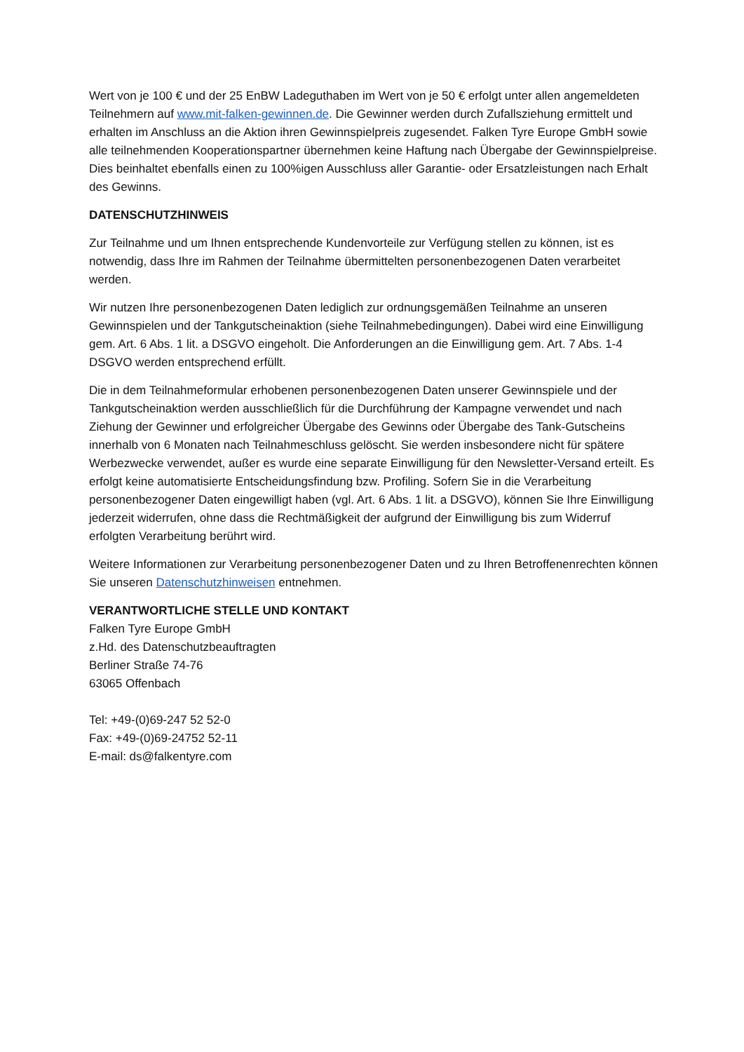Wert von je 100 € und der 25 EnBW Ladeguthaben im Wert von je 50 € erfolgt unter allen angemeldeten Teilnehmern auf www.mit-falken-gewinnen.de. Die Gewinner werden durch Zufallsziehung ermittelt und erhalten im Anschluss an die Aktion ihren Gewinnspielpreis zugesendet. Falken Tyre Europe GmbH sowie alle teilnehmenden Kooperationspartner übernehmen keine Haftung nach Übergabe der Gewinnspielpreise. Dies beinhaltet ebenfalls einen zu 100%igen Ausschluss aller Garantie- oder Ersatzleistungen nach Erhalt des Gewinns.
DATENSCHUTZHINWEIS
Zur Teilnahme und um Ihnen entsprechende Kundenvorteile zur Verfügung stellen zu können, ist es notwendig, dass Ihre im Rahmen der Teilnahme übermittelten personenbezogenen Daten verarbeitet werden.
Wir nutzen Ihre personenbezogenen Daten lediglich zur ordnungsgemäßen Teilnahme an unseren Gewinnspielen und der Tankgutscheinaktion (siehe Teilnahmebedingungen). Dabei wird eine Einwilligung gem. Art. 6 Abs. 1 lit. a DSGVO eingeholt. Die Anforderungen an die Einwilligung gem. Art. 7 Abs. 1-4 DSGVO werden entsprechend erfüllt.
Die in dem Teilnahmeformular erhobenen personenbezogenen Daten unserer Gewinnspiele und der Tankgutscheinaktion werden ausschließlich für die Durchführung der Kampagne verwendet und nach Ziehung der Gewinner und erfolgreicher Übergabe des Gewinns oder Übergabe des Tank-Gutscheins innerhalb von 6 Monaten nach Teilnahmeschluss gelöscht. Sie werden insbesondere nicht für spätere Werbezwecke verwendet, außer es wurde eine separate Einwilligung für den Newsletter-Versand erteilt. Es erfolgt keine automatisierte Entscheidungsfindung bzw. Profiling. Sofern Sie in die Verarbeitung personenbezogener Daten eingewilligt haben (vgl. Art. 6 Abs. 1 lit. a DSGVO), können Sie Ihre Einwilligung jederzeit widerrufen, ohne dass die Rechtmäßigkeit der aufgrund der Einwilligung bis zum Widerruf erfolgten Verarbeitung berührt wird.
Weitere Informationen zur Verarbeitung personenbezogener Daten und zu Ihren Betroffenenrechten können Sie unseren Datenschutzhinweisen entnehmen.
VERANTWORTLICHE STELLE UND KONTAKT
Falken Tyre Europe GmbH
z.Hd. des Datenschutzbeauftragten
Berliner Straße 74-76
63065 Offenbach
Tel: +49-(0)69-247 52 52-0
Fax: +49-(0)69-24752 52-11
E-mail: ds@falkentyre.com